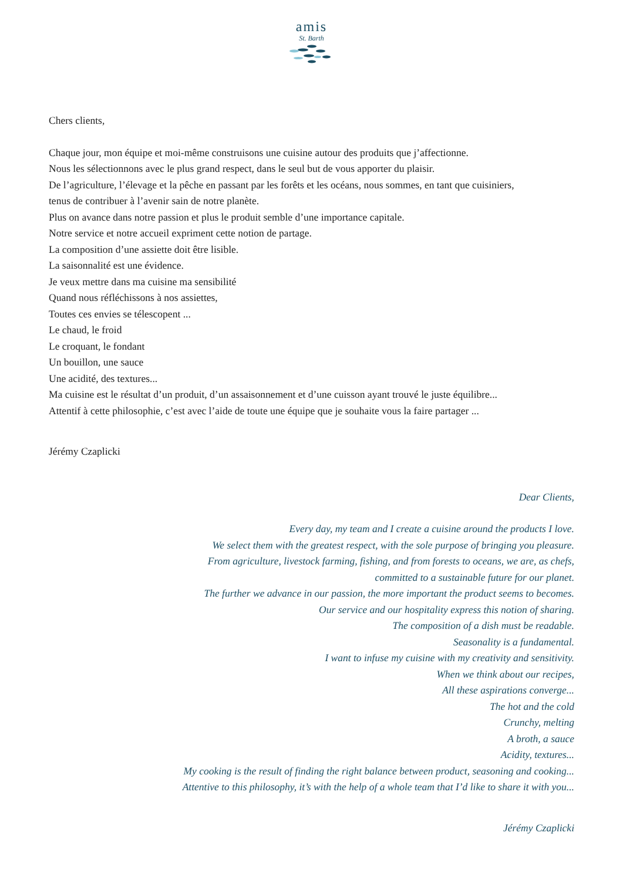amis
St. Barth
Chers clients,
Chaque jour, mon équipe et moi-même construisons une cuisine autour des produits que j’affectionne.
Nous les sélectionnons avec le plus grand respect, dans le seul but de vous apporter du plaisir.
De l’agriculture, l’élevage et la pêche en passant par les forêts et les océans, nous sommes, en tant que cuisiniers,
tenus de contribuer à l’avenir sain de notre planète.
Plus on avance dans notre passion et plus le produit semble d’une importance capitale.
Notre service et notre accueil expriment cette notion de partage.
La composition d’une assiette doit être lisible.
La saisonnalité est une évidence.
Je veux mettre dans ma cuisine ma sensibilité
Quand nous réfléchissons à nos assiettes,
Toutes ces envies se télescopent ...
Le chaud, le froid
Le croquant, le fondant
Un bouillon, une sauce
Une acidité, des textures...
Ma cuisine est le résultat d’un produit, d’un assaisonnement et d’une cuisson ayant trouvé le juste équilibre...
Attentif à cette philosophie, c’est avec l’aide de toute une équipe que je souhaite vous la faire partager ...
Jérémy Czaplicki
Dear Clients,
Every day, my team and I create a cuisine around the products I love.
We select them with the greatest respect, with the sole purpose of bringing you pleasure.
From agriculture, livestock farming, fishing, and from forests to oceans, we are, as chefs,
committed to a sustainable future for our planet.
The further we advance in our passion, the more important the product seems to becomes.
Our service and our hospitality express this notion of sharing.
The composition of a dish must be readable.
Seasonality is a fundamental.
I want to infuse my cuisine with my creativity and sensitivity.
When we think about our recipes,
All these aspirations converge...
The hot and the cold
Crunchy, melting
A broth, a sauce
Acidity, textures...
My cooking is the result of finding the right balance between product, seasoning and cooking...
Attentive to this philosophy, it’s with the help of a whole team that I’d like to share it with you...
Jérémy Czaplicki